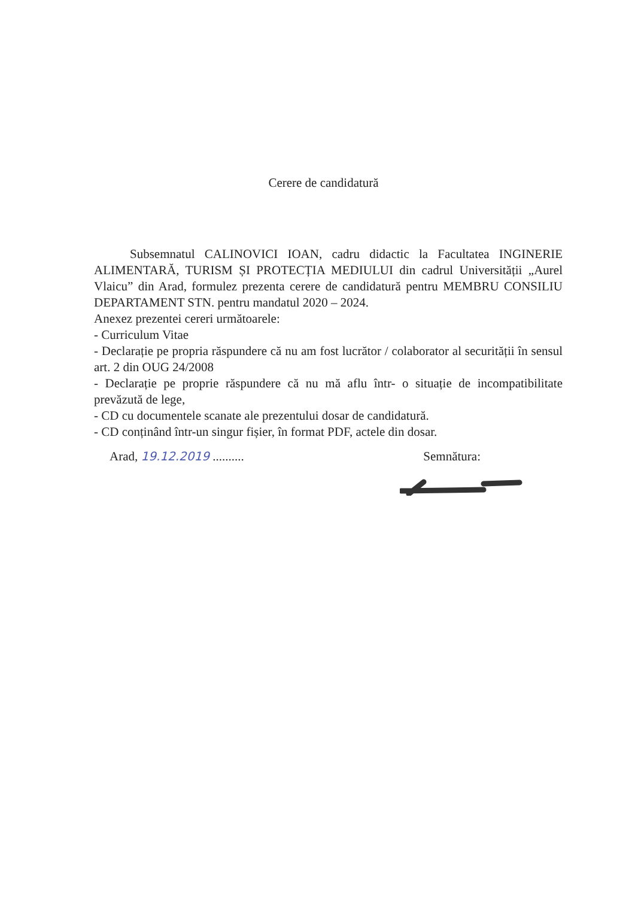Cerere de candidatură
Subsemnatul CALINOVICI IOAN, cadru didactic la Facultatea INGINERIE ALIMENTARĂ, TURISM ȘI PROTECȚIA MEDIULUI din cadrul Universității „Aurel Vlaicu” din Arad, formulez prezenta cerere de candidatură pentru MEMBRU CONSILIU DEPARTAMENT STN. pentru mandatul 2020 – 2024.
Anexez prezentei cereri următoarele:
- Curriculum Vitae
- Declarație pe propria răspundere că nu am fost lucrător / colaborator al securității în sensul art. 2 din OUG 24/2008
- Declarație pe proprie răspundere că nu mă aflu într- o situație de incompatibilitate prevăzută de lege,
- CD cu documentele scanate ale prezentului dosar de candidatură.
- CD conținând într-un singur fișier, în format PDF, actele din dosar.
Arad, 19.12.2019 .......... Semnătura: